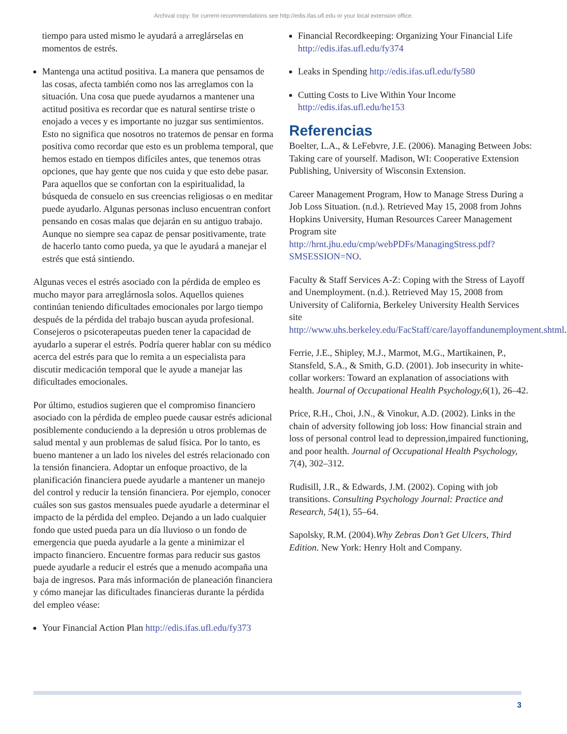Archival copy: for current recommendations see http://edis.ifas.ufl.edu or your local extension office.
tiempo para usted mismo le ayudará a arreglárselas en momentos de estrés.
Mantenga una actitud positiva. La manera que pensamos de las cosas, afecta también como nos las arreglamos con la situación. Una cosa que puede ayudarnos a mantener una actitud positiva es recordar que es natural sentirse triste o enojado a veces y es importante no juzgar sus sentimientos. Esto no significa que nosotros no tratemos de pensar en forma positiva como recordar que esto es un problema temporal, que hemos estado en tiempos difíciles antes, que tenemos otras opciones, que hay gente que nos cuida y que esto debe pasar. Para aquellos que se confortan con la espiritualidad, la búsqueda de consuelo en sus creencias religiosas o en meditar puede ayudarlo. Algunas personas incluso encuentran confort pensando en cosas malas que dejarán en su antiguo trabajo. Aunque no siempre sea capaz de pensar positivamente, trate de hacerlo tanto como pueda, ya que le ayudará a manejar el estrés que está sintiendo.
Algunas veces el estrés asociado con la pérdida de empleo es mucho mayor para arreglárnosla solos. Aquellos quienes continúan teniendo dificultades emocionales por largo tiempo después de la pérdida del trabajo buscan ayuda profesional. Consejeros o psicoterapeutas pueden tener la capacidad de ayudarlo a superar el estrés. Podría querer hablar con su médico acerca del estrés para que lo remita a un especialista para discutir medicación temporal que le ayude a manejar las dificultades emocionales.
Por último, estudios sugieren que el compromiso financiero asociado con la pérdida de empleo puede causar estrés adicional posiblemente conduciendo a la depresión u otros problemas de salud mental y aun problemas de salud física. Por lo tanto, es bueno mantener a un lado los niveles del estrés relacionado con la tensión financiera. Adoptar un enfoque proactivo, de la planificación financiera puede ayudarle a mantener un manejo del control y reducir la tensión financiera. Por ejemplo, conocer cuáles son sus gastos mensuales puede ayudarle a determinar el impacto de la pérdida del empleo. Dejando a un lado cualquier fondo que usted pueda para un día lluvioso o un fondo de emergencia que pueda ayudarle a la gente a minimizar el impacto financiero. Encuentre formas para reducir sus gastos puede ayudarle a reducir el estrés que a menudo acompaña una baja de ingresos. Para más información de planeación financiera y cómo manejar las dificultades financieras durante la pérdida del empleo véase:
Your Financial Action Plan http://edis.ifas.ufl.edu/fy373
Financial Recordkeeping: Organizing Your Financial Life http://edis.ifas.ufl.edu/fy374
Leaks in Spending http://edis.ifas.ufl.edu/fy580
Cutting Costs to Live Within Your Income http://edis.ifas.ufl.edu/he153
Referencias
Boelter, L.A., & LeFebvre, J.E. (2006). Managing Between Jobs: Taking care of yourself. Madison, WI: Cooperative Extension Publishing, University of Wisconsin Extension.
Career Management Program, How to Manage Stress During a Job Loss Situation. (n.d.). Retrieved May 15, 2008 from Johns Hopkins University, Human Resources Career Management Program site http://hrnt.jhu.edu/cmp/webPDFs/ManagingStress.pdf?SMSESSION=NO.
Faculty & Staff Services A-Z: Coping with the Stress of Layoff and Unemployment. (n.d.). Retrieved May 15, 2008 from University of California, Berkeley University Health Services site http://www.uhs.berkeley.edu/FacStaff/care/layoffandunemployment.shtml.
Ferrie, J.E., Shipley, M.J., Marmot, M.G., Martikainen, P., Stansfeld, S.A., & Smith, G.D. (2001). Job insecurity in white-collar workers: Toward an explanation of associations with health. Journal of Occupational Health Psychology,6(1), 26–42.
Price, R.H., Choi, J.N., & Vinokur, A.D. (2002). Links in the chain of adversity following job loss: How financial strain and loss of personal control lead to depression,impaired functioning, and poor health. Journal of Occupational Health Psychology, 7(4), 302–312.
Rudisill, J.R., & Edwards, J.M. (2002). Coping with job transitions. Consulting Psychology Journal: Practice and Research, 54(1), 55–64.
Sapolsky, R.M. (2004).Why Zebras Don’t Get Ulcers, Third Edition. New York: Henry Holt and Company.
3